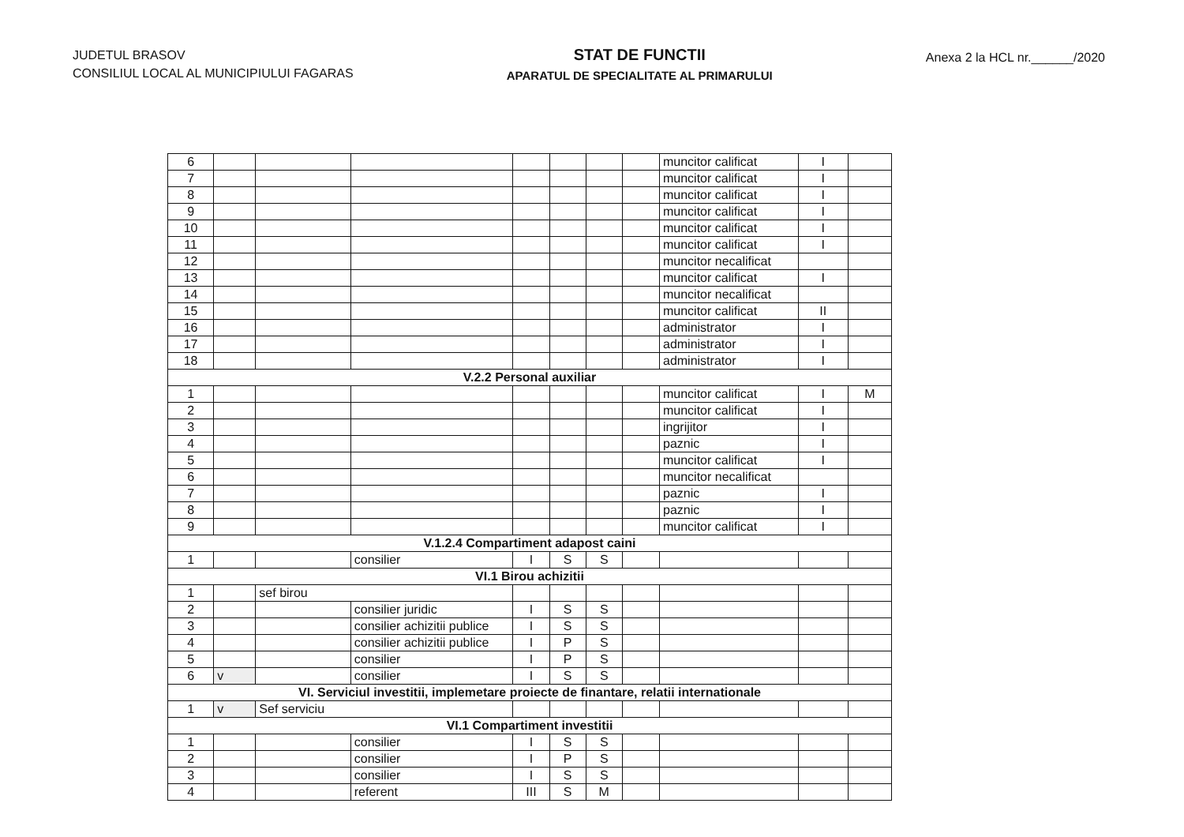JUDETUL BRASOV
CONSILIUL LOCAL AL MUNICIPIULUI FAGARAS
STAT DE FUNCTII
APARATUL DE SPECIALITATE AL PRIMARULUI
Anexa 2 la HCL nr.______/2020
| 6 | | | | | | | | muncitor calificat | I | |
| 7 | | | | | | | | muncitor calificat | I | |
| 8 | | | | | | | | muncitor calificat | I | |
| 9 | | | | | | | | muncitor calificat | I | |
| 10 | | | | | | | | muncitor calificat | I | |
| 11 | | | | | | | | muncitor calificat | I | |
| 12 | | | | | | | | muncitor necalificat | | |
| 13 | | | | | | | | muncitor calificat | I | |
| 14 | | | | | | | | muncitor necalificat | | |
| 15 | | | | | | | | muncitor calificat | II | |
| 16 | | | | | | | | administrator | I | |
| 17 | | | | | | | | administrator | I | |
| 18 | | | | | | | | administrator | I | |
| V.2.2 Personal auxiliar | | | | | | | | | | |
| 1 | | | | | | | | muncitor calificat | I | M |
| 2 | | | | | | | | muncitor calificat | I | |
| 3 | | | | | | | | ingrijitor | I | |
| 4 | | | | | | | | paznic | I | |
| 5 | | | | | | | | muncitor calificat | I | |
| 6 | | | | | | | | muncitor necalificat | | |
| 7 | | | | | | | | paznic | I | |
| 8 | | | | | | | | paznic | I | |
| 9 | | | | | | | | muncitor calificat | I | |
| V.1.2.4 Compartiment adapost caini | | | | | | | | | | |
| 1 | | | consilier | I | S | S | | | | |
| VI.1 Birou achizitii | | | | | | | | | | |
| 1 | | sef birou | | | | | | | | |
| 2 | | | consilier juridic | I | S | S | | | | |
| 3 | | | consilier achizitii publice | I | S | S | | | | |
| 4 | | | consilier achizitii publice | I | P | S | | | | |
| 5 | | | consilier | I | P | S | | | | |
| 6 | v | | consilier | I | S | S | | | | |
| VI. Serviciul investitii, implemetare proiecte de finantare, relatii internationale | | | | | | | | | | |
| 1 | v | Sef serviciu | | | | | | | | |
| VI.1 Compartiment investitii | | | | | | | | | | |
| 1 | | | consilier | I | S | S | | | | |
| 2 | | | consilier | I | P | S | | | | |
| 3 | | | consilier | I | S | S | | | | |
| 4 | | | referent | III | S | M | | | | |